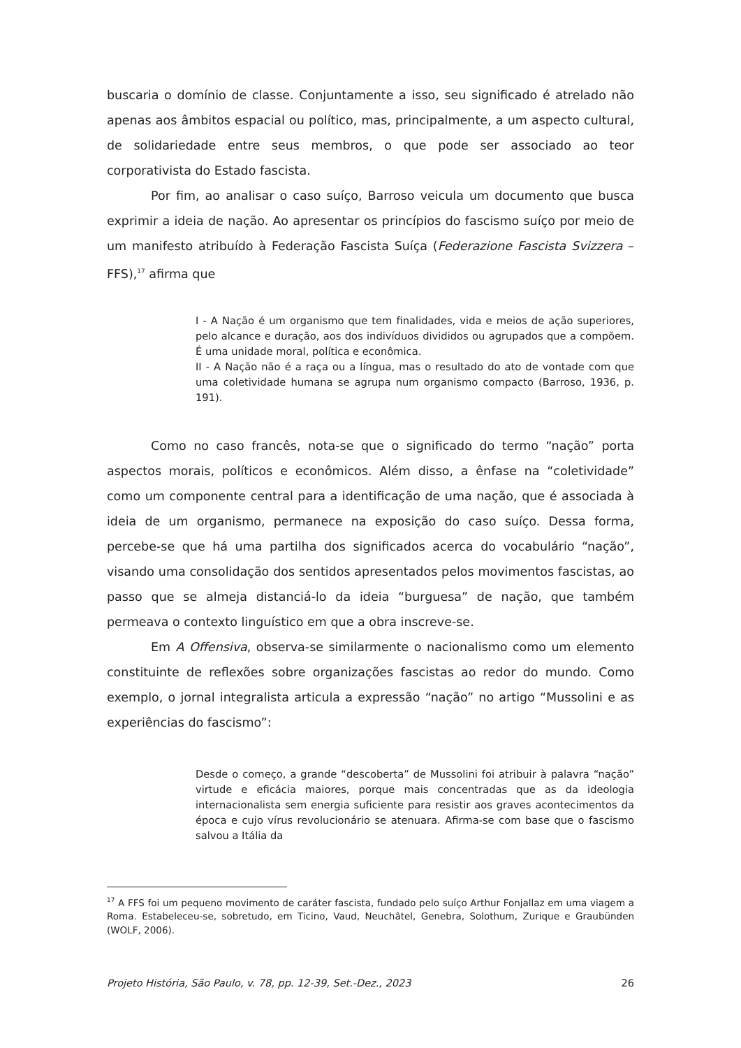buscaria o domínio de classe. Conjuntamente a isso, seu significado é atrelado não apenas aos âmbitos espacial ou político, mas, principalmente, a um aspecto cultural, de solidariedade entre seus membros, o que pode ser associado ao teor corporativista do Estado fascista.
Por fim, ao analisar o caso suíço, Barroso veicula um documento que busca exprimir a ideia de nação. Ao apresentar os princípios do fascismo suíço por meio de um manifesto atribuído à Federação Fascista Suíça (Federazione Fascista Svizzera – FFS),<sup>17</sup> afirma que
I - A Nação é um organismo que tem finalidades, vida e meios de ação superiores, pelo alcance e duração, aos dos indivíduos divididos ou agrupados que a compõem. É uma unidade moral, política e econômica.
II - A Nação não é a raça ou a língua, mas o resultado do ato de vontade com que uma coletividade humana se agrupa num organismo compacto (Barroso, 1936, p. 191).
Como no caso francês, nota-se que o significado do termo “nação” porta aspectos morais, políticos e econômicos. Além disso, a ênfase na “coletividade” como um componente central para a identificação de uma nação, que é associada à ideia de um organismo, permanece na exposição do caso suíço. Dessa forma, percebe-se que há uma partilha dos significados acerca do vocabulário “nação”, visando uma consolidação dos sentidos apresentados pelos movimentos fascistas, ao passo que se almeja distanciá-lo da ideia “burguesa” de nação, que também permeava o contexto linguístico em que a obra inscreve-se.
Em A Offensiva, observa-se similarmente o nacionalismo como um elemento constituinte de reflexões sobre organizações fascistas ao redor do mundo. Como exemplo, o jornal integralista articula a expressão “nação” no artigo “Mussolini e as experiências do fascismo”:
Desde o começo, a grande “descoberta” de Mussolini foi atribuir à palavra “nação” virtude e eficácia maiores, porque mais concentradas que as da ideologia internacionalista sem energia suficiente para resistir aos graves acontecimentos da época e cujo vírus revolucionário se atenuara. Afirma-se com base que o fascismo salvou a Itália da
<sup>17</sup> A FFS foi um pequeno movimento de caráter fascista, fundado pelo suíço Arthur Fonjallaz em uma viagem a Roma. Estabeleceu-se, sobretudo, em Ticino, Vaud, Neuchâtel, Genebra, Solothum, Zurique e Graubünden (WOLF, 2006).
Projeto História, São Paulo, v. 78, pp. 12-39, Set.-Dez., 2023 26